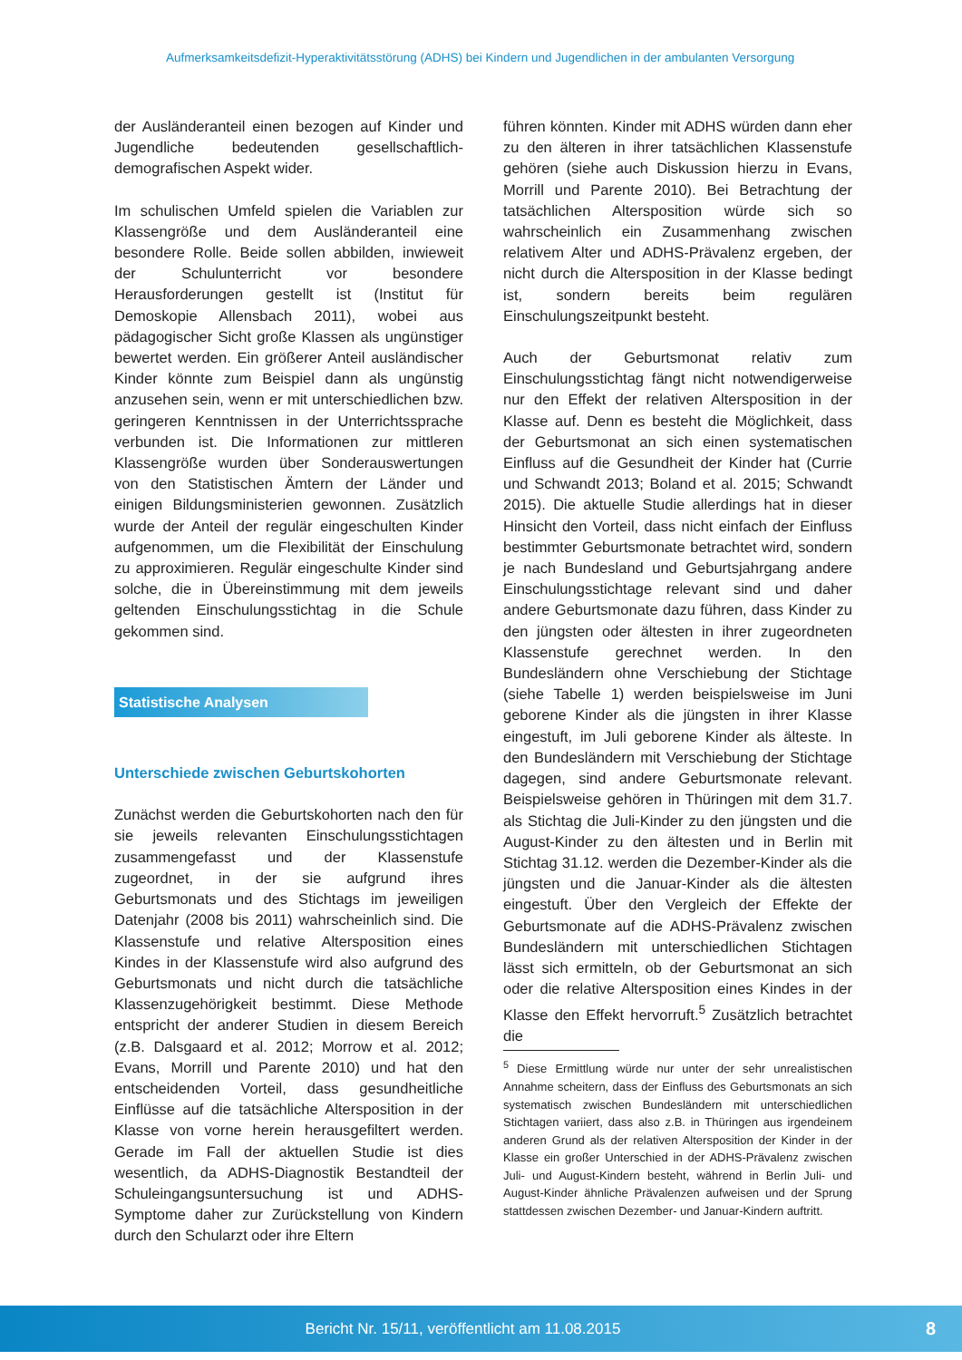Aufmerksamkeitsdefizit-Hyperaktivitätsstörung (ADHS) bei Kindern und Jugendlichen in der ambulanten Versorgung
der Ausländeranteil einen bezogen auf Kinder und Jugendliche bedeutenden gesellschaftlich-demografischen Aspekt wider.
Im schulischen Umfeld spielen die Variablen zur Klassengröße und dem Ausländeranteil eine besondere Rolle. Beide sollen abbilden, inwieweit der Schulunterricht vor besondere Herausforderungen gestellt ist (Institut für Demoskopie Allensbach 2011), wobei aus pädagogischer Sicht große Klassen als ungünstiger bewertet werden. Ein größerer Anteil ausländischer Kinder könnte zum Beispiel dann als ungünstig anzusehen sein, wenn er mit unterschiedlichen bzw. geringeren Kenntnissen in der Unterrichtssprache verbunden ist. Die Informationen zur mittleren Klassengröße wurden über Sonderauswertungen von den Statistischen Ämtern der Länder und einigen Bildungsministerien gewonnen. Zusätzlich wurde der Anteil der regulär eingeschulten Kinder aufgenommen, um die Flexibilität der Einschulung zu approximieren. Regulär eingeschulte Kinder sind solche, die in Übereinstimmung mit dem jeweils geltenden Einschulungsstichtag in die Schule gekommen sind.
Statistische Analysen
Unterschiede zwischen Geburtskohorten
Zunächst werden die Geburtskohorten nach den für sie jeweils relevanten Einschulungsstichtagen zusammengefasst und der Klassenstufe zugeordnet, in der sie aufgrund ihres Geburtsmonats und des Stichtags im jeweiligen Datenjahr (2008 bis 2011) wahrscheinlich sind. Die Klassenstufe und relative Altersposition eines Kindes in der Klassenstufe wird also aufgrund des Geburtsmonats und nicht durch die tatsächliche Klassenzugehörigkeit bestimmt. Diese Methode entspricht der anderer Studien in diesem Bereich (z.B. Dalsgaard et al. 2012; Morrow et al. 2012; Evans, Morrill und Parente 2010) und hat den entscheidenden Vorteil, dass gesundheitliche Einflüsse auf die tatsächliche Altersposition in der Klasse von vorne herein herausgefiltert werden. Gerade im Fall der aktuellen Studie ist dies wesentlich, da ADHS-Diagnostik Bestandteil der Schuleingangsuntersuchung ist und ADHS-Symptome daher zur Zurückstellung von Kindern durch den Schularzt oder ihre Eltern
führen könnten. Kinder mit ADHS würden dann eher zu den älteren in ihrer tatsächlichen Klassenstufe gehören (siehe auch Diskussion hierzu in Evans, Morrill und Parente 2010). Bei Betrachtung der tatsächlichen Altersposition würde sich so wahrscheinlich ein Zusammenhang zwischen relativem Alter und ADHS-Prävalenz ergeben, der nicht durch die Altersposition in der Klasse bedingt ist, sondern bereits beim regulären Einschulungszeitpunkt besteht.
Auch der Geburtsmonat relativ zum Einschulungsstichtag fängt nicht notwendigerweise nur den Effekt der relativen Altersposition in der Klasse auf. Denn es besteht die Möglichkeit, dass der Geburtsmonat an sich einen systematischen Einfluss auf die Gesundheit der Kinder hat (Currie und Schwandt 2013; Boland et al. 2015; Schwandt 2015). Die aktuelle Studie allerdings hat in dieser Hinsicht den Vorteil, dass nicht einfach der Einfluss bestimmter Geburtsmonate betrachtet wird, sondern je nach Bundesland und Geburtsjahrgang andere Einschulungsstichtage relevant sind und daher andere Geburtsmonate dazu führen, dass Kinder zu den jüngsten oder ältesten in ihrer zugeordneten Klassenstufe gerechnet werden. In den Bundesländern ohne Verschiebung der Stichtage (siehe Tabelle 1) werden beispielsweise im Juni geborene Kinder als die jüngsten in ihrer Klasse eingestuft, im Juli geborene Kinder als älteste. In den Bundesländern mit Verschiebung der Stichtage dagegen, sind andere Geburtsmonate relevant. Beispielsweise gehören in Thüringen mit dem 31.7. als Stichtag die Juli-Kinder zu den jüngsten und die August-Kinder zu den ältesten und in Berlin mit Stichtag 31.12. werden die Dezember-Kinder als die jüngsten und die Januar-Kinder als die ältesten eingestuft. Über den Vergleich der Effekte der Geburtsmonate auf die ADHS-Prävalenz zwischen Bundesländern mit unterschiedlichen Stichtagen lässt sich ermitteln, ob der Geburtsmonat an sich oder die relative Altersposition eines Kindes in der Klasse den Effekt hervorruft.<sup>5</sup> Zusätzlich betrachtet die
<sup>5</sup> Diese Ermittlung würde nur unter der sehr unrealistischen Annahme scheitern, dass der Einfluss des Geburtsmonats an sich systematisch zwischen Bundesländern mit unterschiedlichen Stichtagen variiert, dass also z.B. in Thüringen aus irgendeinem anderen Grund als der relativen Altersposition der Kinder in der Klasse ein großer Unterschied in der ADHS-Prävalenz zwischen Juli- und August-Kindern besteht, während in Berlin Juli- und August-Kinder ähnliche Prävalenzen aufweisen und der Sprung stattdessen zwischen Dezember- und Januar-Kindern auftritt.
Bericht Nr. 15/11, veröffentlicht am 11.08.2015
8